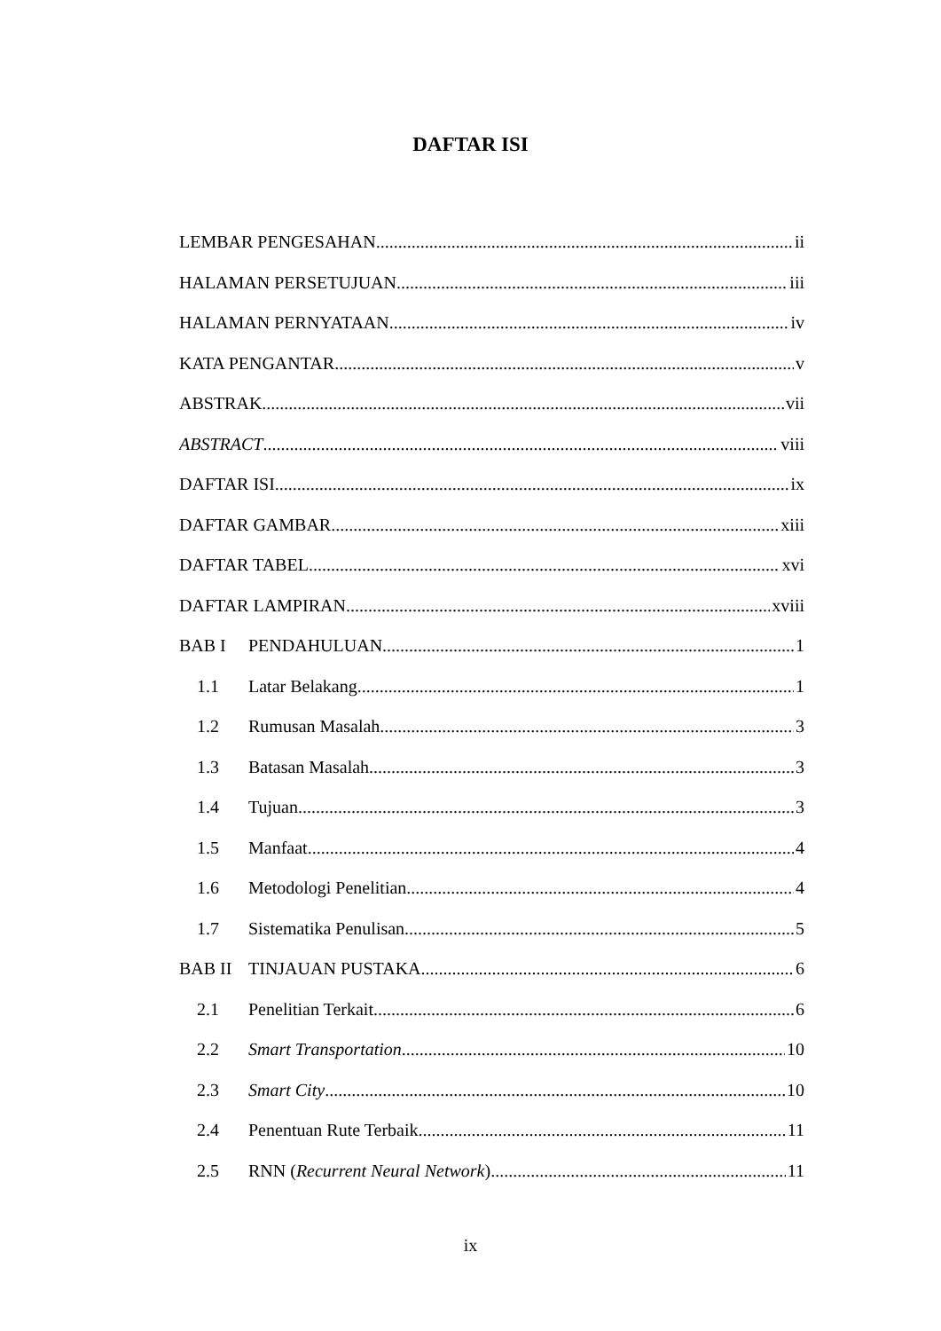DAFTAR ISI
LEMBAR PENGESAHAN ii
HALAMAN PERSETUJUAN iii
HALAMAN PERNYATAAN iv
KATA PENGANTAR v
ABSTRAK vii
ABSTRACT viii
DAFTAR ISI ix
DAFTAR GAMBAR xiii
DAFTAR TABEL xvi
DAFTAR LAMPIRAN xviii
BAB I PENDAHULUAN 1
1.1 Latar Belakang 1
1.2 Rumusan Masalah 3
1.3 Batasan Masalah 3
1.4 Tujuan 3
1.5 Manfaat 4
1.6 Metodologi Penelitian 4
1.7 Sistematika Penulisan 5
BAB II TINJAUAN PUSTAKA 6
2.1 Penelitian Terkait 6
2.2 Smart Transportation 10
2.3 Smart City 10
2.4 Penentuan Rute Terbaik 11
2.5 RNN (Recurrent Neural Network) 11
ix